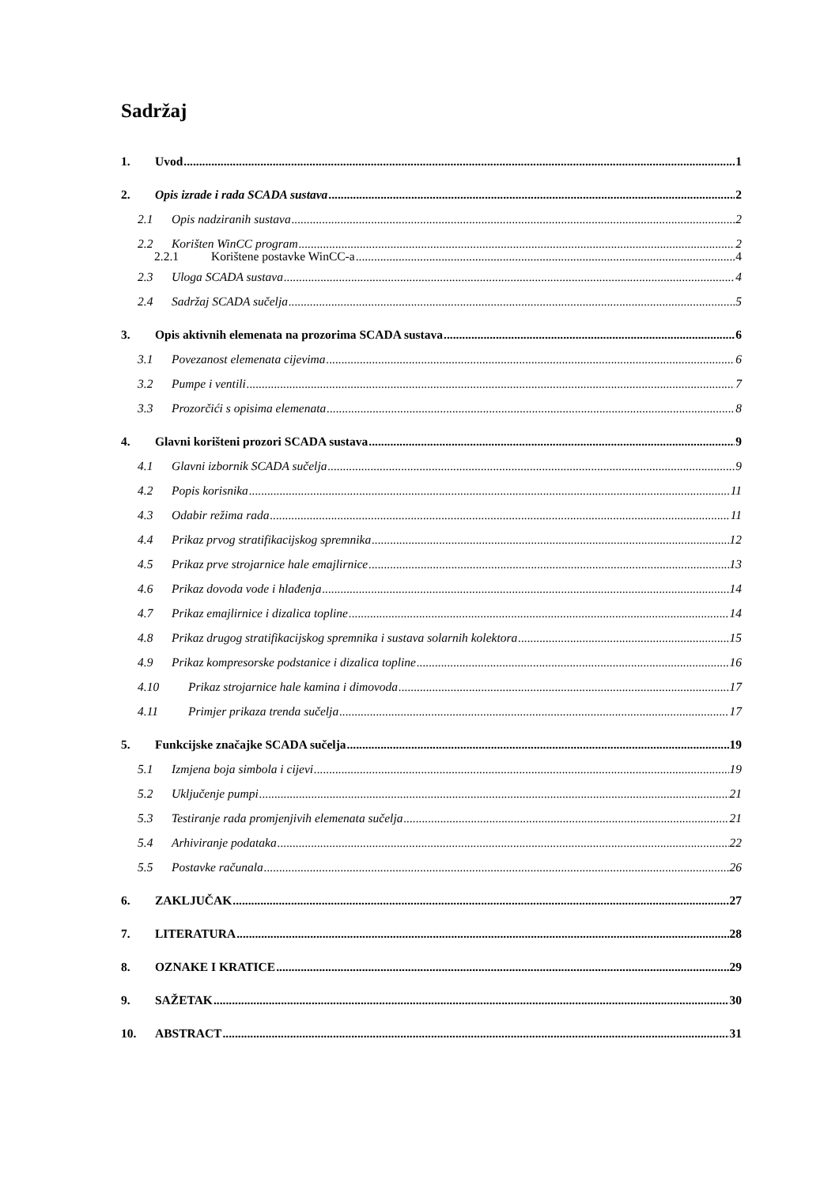Sadržaj
1. Uvod 1
2. Opis izrade i rada SCADA sustava 2
2.1 Opis nadziranih sustava 2
2.2 Korišten WinCC program 2
2.2.1 Korištene postavke WinCC-a 4
2.3 Uloga SCADA sustava 4
2.4 Sadržaj SCADA sučelja 5
3. Opis aktivnih elemenata na prozorima SCADA sustava 6
3.1 Povezanost elemenata cijevima 6
3.2 Pumpe i ventili 7
3.3 Prozorčići s opisima elemenata 8
4. Glavni korišteni prozori SCADA sustava 9
4.1 Glavni izbornik SCADA sučelja 9
4.2 Popis korisnika 11
4.3 Odabir režima rada 11
4.4 Prikaz prvog stratifikacijskog spremnika 12
4.5 Prikaz prve strojarnice hale emajlirnice 13
4.6 Prikaz dovoda vode i hlađenja 14
4.7 Prikaz emajlirnice i dizalica topline 14
4.8 Prikaz drugog stratifikacijskog spremnika i sustava solarnih kolektora 15
4.9 Prikaz kompresorske podstanice i dizalica topline 16
4.10 Prikaz strojarnice hale kamina i dimovoda 17
4.11 Primjer prikaza trenda sučelja 17
5. Funkcijske značajke SCADA sučelja 19
5.1 Izmjena boja simbola i cijevi 19
5.2 Uključenje pumpi 21
5.3 Testiranje rada promjenjivih elemenata sučelja 21
5.4 Arhiviranje podataka 22
5.5 Postavke računala 26
6. ZAKLJUČAK 27
7. LITERATURA 28
8. OZNAKE I KRATICE 29
9. SAŽETAK 30
10. ABSTRACT 31